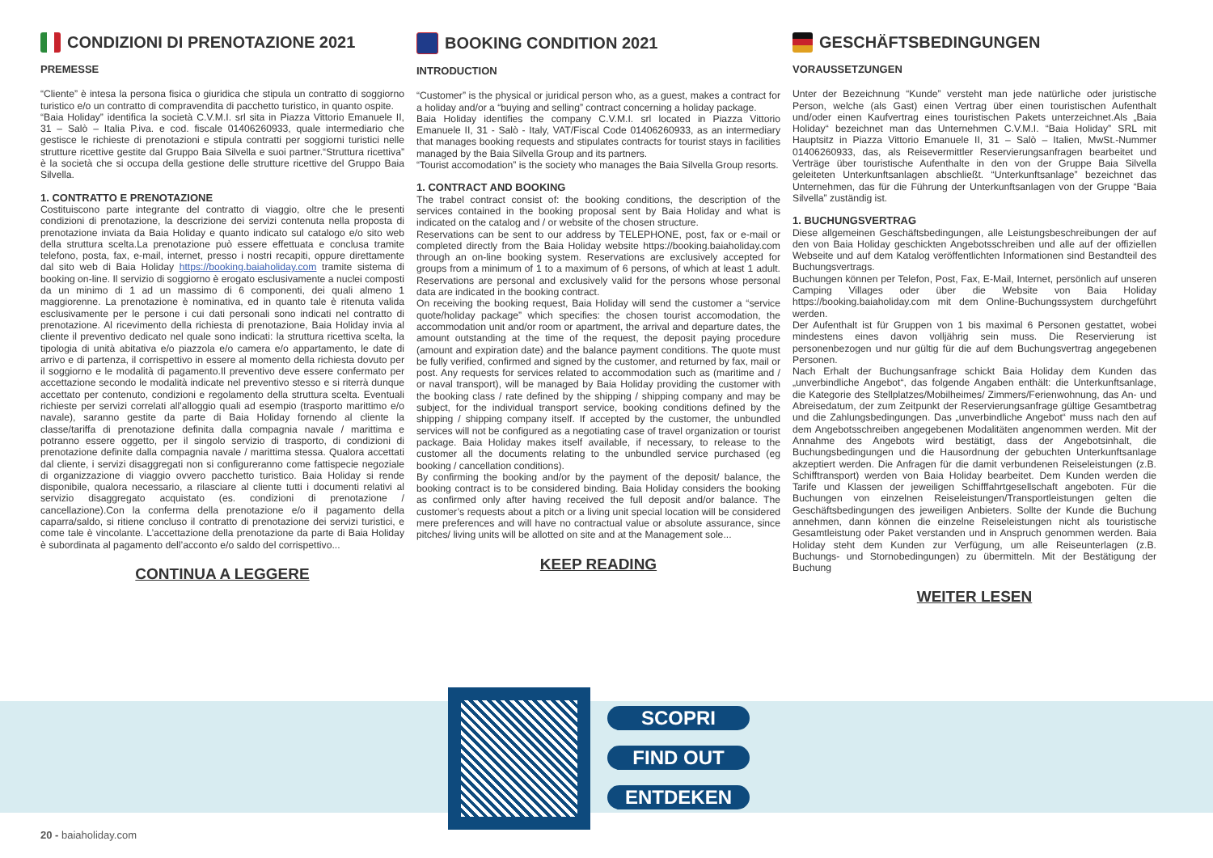CONDIZIONI DI PRENOTAZIONE 2021
PREMESSE
“Cliente” è intesa la persona fisica o giuridica che stipula un contratto di soggiorno turistico e/o un contratto di compravendita di pacchetto turistico, in quanto ospite.
“Baia Holiday” identifica la società C.V.M.I. srl sita in Piazza Vittorio Emanuele II, 31 – Salò – Italia P.iva. e cod. fiscale 01406260933, quale intermediario che gestisce le richieste di prenotazioni e stipula contratti per soggiorni turistici nelle strutture ricettive gestite dal Gruppo Baia Silvella e suoi partner.“Struttura ricettiva” è la società che si occupa della gestione delle strutture ricettive del Gruppo Baia Silvella.
1. CONTRATTO E PRENOTAZIONE
Costituiscono parte integrante del contratto di viaggio, oltre che le presenti condizioni di prenotazione, la descrizione dei servizi contenuta nella proposta di prenotazione inviata da Baia Holiday e quanto indicato sul catalogo e/o sito web della struttura scelta.La prenotazione può essere effettuata e conclusa tramite telefono, posta, fax, e-mail, internet, presso i nostri recapiti, oppure direttamente dal sito web di Baia Holiday https://booking.baiaholiday.com tramite sistema di booking on-line. Il servizio di soggiorno è erogato esclusivamente a nuclei composti da un minimo di 1 ad un massimo di 6 componenti, dei quali almeno 1 maggiorenne. La prenotazione è nominativa, ed in quanto tale è ritenuta valida esclusivamente per le persone i cui dati personali sono indicati nel contratto di prenotazione. Al ricevimento della richiesta di prenotazione, Baia Holiday invia al cliente il preventivo dedicato nel quale sono indicati: la struttura ricettiva scelta, la tipologia di unità abitativa e/o piazzola e/o camera e/o appartamento, le date di arrivo e di partenza, il corrispettivo in essere al momento della richiesta dovuto per il soggiorno e le modalità di pagamento.Il preventivo deve essere confermato per accettazione secondo le modalità indicate nel preventivo stesso e si riterrà dunque accettato per contenuto, condizioni e regolamento della struttura scelta. Eventuali richieste per servizi correlati all’alloggio quali ad esempio (trasporto marittimo e/o navale), saranno gestite da parte di Baia Holiday fornendo al cliente la classe/tariffa di prenotazione definita dalla compagnia navale / marittima e potranno essere oggetto, per il singolo servizio di trasporto, di condizioni di prenotazione definite dalla compagnia navale / marittima stessa. Qualora accettati dal cliente, i servizi disaggregati non si configureranno come fattispecie negoziale di organizzazione di viaggio ovvero pacchetto turistico. Baia Holiday si rende disponibile, qualora necessario, a rilasciare al cliente tutti i documenti relativi al servizio disaggregato acquistato (es. condizioni di prenotazione / cancellazione).Con la conferma della prenotazione e/o il pagamento della caparra/saldo, si ritiene concluso il contratto di prenotazione dei servizi turistici, e come tale è vincolante. L’accettazione della prenotazione da parte di Baia Holiday è subordinata al pagamento dell’acconto e/o saldo del corrispettivo...
CONTINUA A LEGGERE
BOOKING CONDITION 2021
INTRODUCTION
“Customer” is the physical or juridical person who, as a guest, makes a contract for a holiday and/or a “buying and selling” contract concerning a holiday package.
Baia Holiday identifies the company C.V.M.I. srl located in Piazza Vittorio Emanuele II, 31 - Salò - Italy, VAT/Fiscal Code 01406260933, as an intermediary that manages booking requests and stipulates contracts for tourist stays in facilities managed by the Baia Silvella Group and its partners.
“Tourist accomodation” is the society who manages the Baia Silvella Group resorts.
1. CONTRACT AND BOOKING
The trabel contract consist of: the booking conditions, the description of the services contained in the booking proposal sent by Baia Holiday and what is indicated on the catalog and / or website of the chosen structure.
Reservations can be sent to our address by TELEPHONE, post, fax or e-mail or completed directly from the Baia Holiday website https://booking.baiaholiday.com through an on-line booking system. Reservations are exclusively accepted for groups from a minimum of 1 to a maximum of 6 persons, of which at least 1 adult. Reservations are personal and exclusively valid for the persons whose personal data are indicated in the booking contract.
On receiving the booking request, Baia Holiday will send the customer a “service quote/holiday package” which specifies: the chosen tourist accomodation, the accommodation unit and/or room or apartment, the arrival and departure dates, the amount outstanding at the time of the request, the deposit paying procedure (amount and expiration date) and the balance payment conditions. The quote must be fully verified, confirmed and signed by the customer, and returned by fax, mail or post. Any requests for services related to accommodation such as (maritime and / or naval transport), will be managed by Baia Holiday providing the customer with the booking class / rate defined by the shipping / shipping company and may be subject, for the individual transport service, booking conditions defined by the shipping / shipping company itself. If accepted by the customer, the unbundled services will not be configured as a negotiating case of travel organization or tourist package. Baia Holiday makes itself available, if necessary, to release to the customer all the documents relating to the unbundled service purchased (eg booking / cancellation conditions).
By confirming the booking and/or by the payment of the deposit/ balance, the booking contract is to be considered binding. Baia Holiday considers the booking as confirmed only after having received the full deposit and/or balance. The customer’s requests about a pitch or a living unit special location will be considered mere preferences and will have no contractual value or absolute assurance, since pitches/ living units will be allotted on site and at the Management sole...
KEEP READING
GESCHÄFTSBEDINGUNGEN
VORAUSSETZUNGEN
Unter der Bezeichnung “Kunde” versteht man jede natürliche oder juristische Person, welche (als Gast) einen Vertrag über einen touristischen Aufenthalt und/oder einen Kaufvertrag eines touristischen Pakets unterzeichnet.Als „Baia Holiday“ bezeichnet man das Unternehmen C.V.M.I. “Baia Holiday” SRL mit Hauptsitz in Piazza Vittorio Emanuele II, 31 – Salò – Italien, MwSt.-Nummer 01406260933, das, als Reisevermittler Reservierungsanfragen bearbeitet und Verträge über touristische Aufenthalte in den von der Gruppe Baia Silvella geleiteten Unterkunftsanlagen abschließt. “Unterkunftsanlage” bezeichnet das Unternehmen, das für die Führung der Unterkunftsanlagen von der Gruppe “Baia Silvella” zuständig ist.
1. BUCHUNGSVERTRAG
Diese allgemeinen Geschäftsbedingungen, alle Leistungsbeschreibungen der auf den von Baia Holiday geschickten Angebotsschreiben und alle auf der offiziellen Webseite und auf dem Katalog veröffentlichten Informationen sind Bestandteil des Buchungsvertrags.
Buchungen können per Telefon, Post, Fax, E-Mail, Internet, persönlich auf unseren Camping Villages oder über die Website von Baia Holiday https://booking.baiaholiday.com mit dem Online-Buchungssystem durchgeführt werden.
Der Aufenthalt ist für Gruppen von 1 bis maximal 6 Personen gestattet, wobei mindestens eines davon volljährig sein muss. Die Reservierung ist personenbezogen und nur gültig für die auf dem Buchungsvertrag angegebenen Personen.
Nach Erhalt der Buchungsanfrage schickt Baia Holiday dem Kunden das „unverbindliche Angebot“, das folgende Angaben enthält: die Unterkunftsanlage, die Kategorie des Stellplatzes/Mobilheimes/ Zimmers/Ferienwohnung, das An- und Abreisedatum, der zum Zeitpunkt der Reservierungsanfrage gültige Gesamtbetrag und die Zahlungsbedingungen. Das „unverbindliche Angebot“ muss nach den auf dem Angebotsschreiben angegebenen Modalitäten angenommen werden. Mit der Annahme des Angebots wird bestätigt, dass der Angebotsinhalt, die Buchungsbedingungen und die Hausordnung der gebuchten Unterkunftsanlage akzeptiert werden. Die Anfragen für die damit verbundenen Reiseleistungen (z.B. Schifftransport) werden von Baia Holiday bearbeitet. Dem Kunden werden die Tarife und Klassen der jeweiligen Schifffahrtgesellschaft angeboten. Für die Buchungen von einzelnen Reiseleistungen/Transportleistungen gelten die Geschäftsbedingungen des jeweiligen Anbieters. Sollte der Kunde die Buchung annehmen, dann können die einzelne Reiseleistungen nicht als touristische Gesamtleistung oder Paket verstanden und in Anspruch genommen werden. Baia Holiday steht dem Kunden zur Verfügung, um alle Reiseunterlagen (z.B. Buchungs- und Stornobedingungen) zu übermitteln. Mit der Bestätigung der Buchung
WEITER LESEN
SCOPRI
FIND OUT
ENTDEKEN
20 - baiaholiday.com